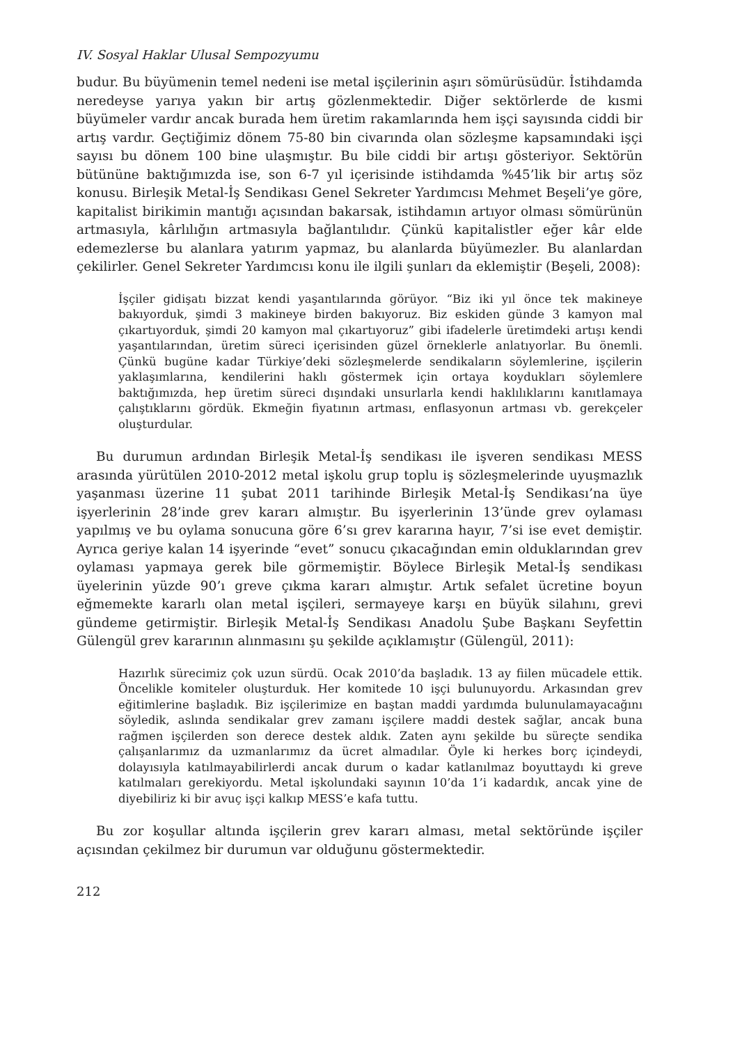IV. Sosyal Haklar Ulusal Sempozyumu
budur. Bu büyümenin temel nedeni ise metal işçilerinin aşırı sömürüsüdür. İstihdamda neredeyse yarıya yakın bir artış gözlenmektedir. Diğer sektörlerde de kısmi büyümeler vardır ancak burada hem üretim rakamlarında hem işçi sayısında ciddi bir artış vardır. Geçtiğimiz dönem 75-80 bin civarında olan sözleşme kapsamındaki işçi sayısı bu dönem 100 bine ulaşmıştır. Bu bile ciddi bir artışı gösteriyor. Sektörün bütününe baktığımızda ise, son 6-7 yıl içerisinde istihdamda %45’lik bir artış söz konusu. Birleşik Metal-İş Sendikası Genel Sekreter Yardımcısı Mehmet Beşeli’ye göre, kapitalist birikimin mantığı açısından bakarsak, istihdamın artıyor olması sömürünün artmasıyla, kârlılığın artmasıyla bağlantılıdır. Çünkü kapitalistler eğer kâr elde edemezlerse bu alanlara yatırım yapmaz, bu alanlarda büyümezler. Bu alanlardan çekilirler. Genel Sekreter Yardımcısı konu ile ilgili şunları da eklemiştir (Beşeli, 2008):
İşçiler gidişatı bizzat kendi yaşantılarında görüyor. “Biz iki yıl önce tek makineye bakıyorduk, şimdi 3 makineye birden bakıyoruz. Biz eskiden günde 3 kamyon mal çıkartıyorduk, şimdi 20 kamyon mal çıkartıyoruz” gibi ifadelerle üretimdeki artışı kendi yaşantılarından, üretim süreci içerisinden güzel örneklerle anlatıyorlar. Bu önemli. Çünkü bugüne kadar Türkiye’deki sözleşmelerde sendikaların söylemlerine, işçilerin yaklaşımlarına, kendilerini haklı göstermek için ortaya koydukları söylemlere baktığımızda, hep üretim süreci dışındaki unsurlarla kendi haklılıklarını kanıtlamaya çalıştıklarını gördük. Ekmeğin fiyatının artması, enflasyonun artması vb. gerekçeler oluşturdular.
Bu durumun ardından Birleşik Metal-İş sendikası ile işveren sendikası MESS arasında yürütülen 2010-2012 metal işkolu grup toplu iş sözleşmelerinde uyuşmazlık yaşanması üzerine 11 şubat 2011 tarihinde Birleşik Metal-İş Sendikası’na üye işyerlerinin 28’inde grev kararı almıştır. Bu işyerlerinin 13’ünde grev oylaması yapılmış ve bu oylama sonucuna göre 6’sı grev kararına hayır, 7’si ise evet demiştir. Ayrıca geriye kalan 14 işyerinde “evet” sonucu çıkacağından emin olduklarından grev oylaması yapmaya gerek bile görmemiştir. Böylece Birleşik Metal-İş sendikası üyelerinin yüzde 90’ı greve çıkma kararı almıştır. Artık sefalet ücretine boyun eğmemekte kararlı olan metal işçileri, sermayeye karşı en büyük silahını, grevi gündeme getirmiştir. Birleşik Metal-İş Sendikası Anadolu Şube Başkanı Seyfettin Gülengül grev kararının alınmasını şu şekilde açıklamıştır (Gülengül, 2011):
Hazırlık sürecimiz çok uzun sürdü. Ocak 2010’da başladık. 13 ay fiilen mücadele ettik. Öncelikle komiteler oluşturduk. Her komitede 10 işçi bulunuyordu. Arkasından grev eğitimlerine başladık. Biz işçilerimize en baştan maddi yardımda bulunulamayacağını söyledik, aslında sendikalar grev zamanı işçilere maddi destek sağlar, ancak buna rağmen işçilerden son derece destek aldık. Zaten aynı şekilde bu süreçte sendika çalışanlarımız da uzmanlarımız da ücret almadılar. Öyle ki herkes borç içindeydi, dolayısıyla katılmayabilirlerdi ancak durum o kadar katlanılmaz boyuttaydı ki greve katılmaları gerekiyordu. Metal işkolundaki sayının 10’da 1’i kadardık, ancak yine de diyebiliriz ki bir avuç işçi kalkıp MESS’e kafa tuttu.
Bu zor koşullar altında işçilerin grev kararı alması, metal sektöründe işçiler açısından çekilmez bir durumun var olduğunu göstermektedir.
212